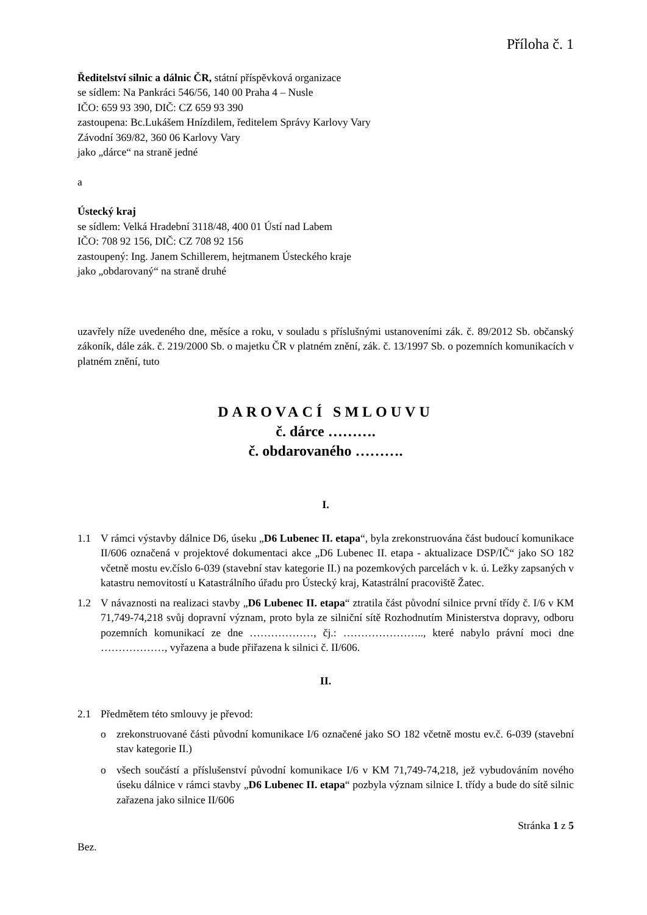Příloha č. 1
Ředitelství silnic a dálnic ČR, státní příspěvková organizace
se sídlem: Na Pankráci 546/56, 140 00 Praha 4 – Nusle
IČO: 659 93 390, DIČ: CZ 659 93 390
zastoupena: Bc.Lukášem Hnízdilem, ředitelem Správy Karlovy Vary
Závodní 369/82, 360 06 Karlovy Vary
jako „dárce“ na straně jedné
a
Ústecký kraj
se sídlem: Velká Hradební 3118/48, 400 01 Ústí nad Labem
IČO: 708 92 156, DIČ: CZ 708 92 156
zastoupený: Ing. Janem Schillerem, hejtmanem Ústeckého kraje
jako „obdarovaný“ na straně druhé
uzavřely níže uvedeného dne, měsíce a roku, v souladu s příslušnými ustanoveními zák. č. 89/2012 Sb. občanský zákoník, dále zák. č. 219/2000 Sb. o majetku ČR v platném znění, zák. č. 13/1997 Sb. o pozemních komunikacích v platném znění, tuto
DAROVACÍ SMLOUVU
č. dárce ……….
č. obdarovaného ……….
I.
1.1 V rámci výstavby dálnice D6, úseku „D6 Lubenec II. etapa“, byla zrekonstruována část budoucí komunikace II/606 označená v projektové dokumentaci akce „D6 Lubenec II. etapa - aktualizace DSP/IČ“ jako SO 182 včetně mostu ev.číslo 6-039 (stavební stav kategorie II.) na pozemkových parcelách v k. ú. Ležky zapsaných v katastru nemovitostí u Katastrálního úřadu pro Ústecký kraj, Katastrální pracoviště Žatec.
1.2 V návaznosti na realizaci stavby „D6 Lubenec II. etapa“ ztratila část původní silnice první třídy č. I/6 v KM 71,749-74,218 svůj dopravní význam, proto byla ze silniční sítě Rozhodnutím Ministerstva dopravy, odboru pozemních komunikací ze dne ………………, čj.: ………………….., které nabylo právní moci dne ………………, vyřazena a bude přiřazena k silnici č. II/606.
II.
2.1 Předmětem této smlouvy je převod:
o zrekonstruované části původní komunikace I/6 označené jako SO 182 včetně mostu ev.č. 6-039 (stavební stav kategorie II.)
o všech součástí a příslušenství původní komunikace I/6 v KM 71,749-74,218, jež vybudováním nového úseku dálnice v rámci stavby „D6 Lubenec II. etapa“ pozbyla význam silnice I. třídy a bude do sítě silnic zařazena jako silnice II/606
Stránka 1 z 5
Bez.